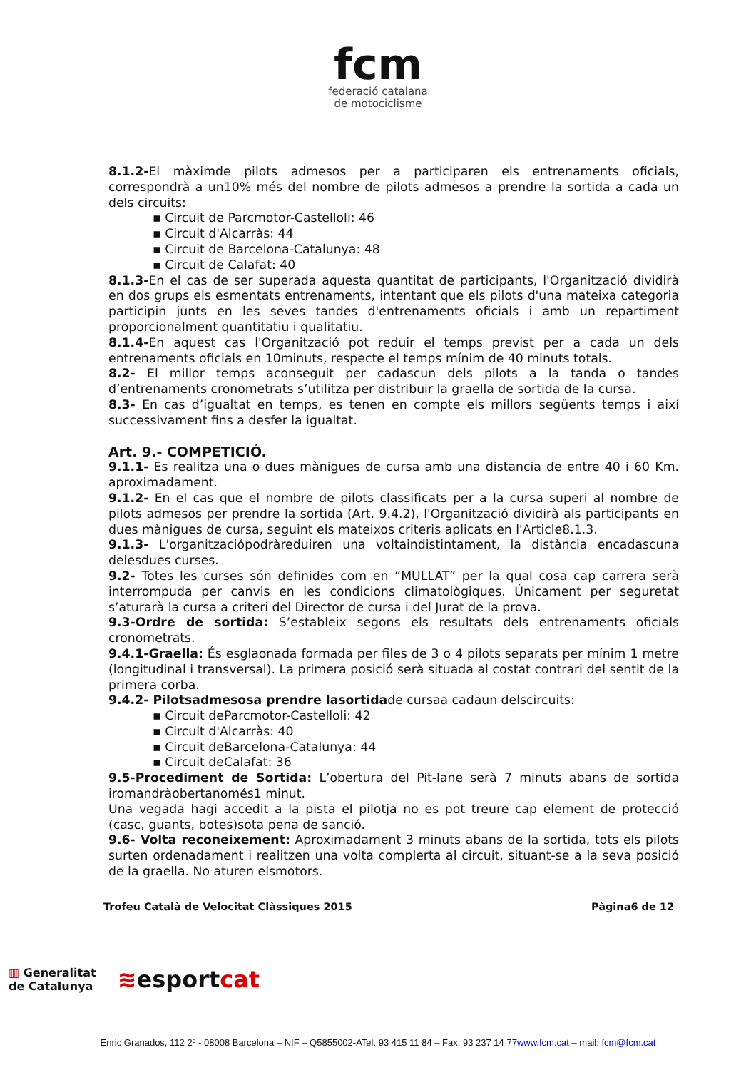fcm
federació catalana
de motociclisme
8.1.2-El màximde pilots admesos per a participaren els entrenaments oficials, correspondrà a un10% més del nombre de pilots admesos a prendre la sortida a cada un dels circuits:
▪ Circuit de Parcmotor-Castelloli: 46
▪ Circuit d'Alcarràs: 44
▪ Circuit de Barcelona-Catalunya: 48
▪ Circuit de Calafat: 40
8.1.3-En el cas de ser superada aquesta quantitat de participants, l'Organització dividirà en dos grups els esmentats entrenaments, intentant que els pilots d'una mateixa categoria participin junts en les seves tandes d'entrenaments oficials i amb un repartiment proporcionalment quantitatiu i qualitatiu.
8.1.4-En aquest cas l'Organització pot reduir el temps previst per a cada un dels entrenaments oficials en 10minuts, respecte el temps mínim de 40 minuts totals.
8.2- El millor temps aconseguit per cadascun dels pilots a la tanda o tandes d’entrenaments cronometrats s’utilitza per distribuir la graella de sortida de la cursa.
8.3- En cas d’igualtat en temps, es tenen en compte els millors següents temps i així successivament fins a desfer la igualtat.
Art. 9.- COMPETICIÓ.
9.1.1- Es realitza una o dues mànigues de cursa amb una distancia de entre 40 i 60 Km. aproximadament.
9.1.2- En el cas que el nombre de pilots classificats per a la cursa superi al nombre de pilots admesos per prendre la sortida (Art. 9.4.2), l'Organització dividirà als participants en dues mànigues de cursa, seguint els mateixos criteris aplicats en l'Article8.1.3.
9.1.3- L'organitzaciópodràreduiren una voltaindistintament, la distància encadascuna delesdues curses.
9.2- Totes les curses són definides com en “MULLAT” per la qual cosa cap carrera serà interrompuda per canvis en les condicions climatològiques. Únicament per seguretat s’aturarà la cursa a criteri del Director de cursa i del Jurat de la prova.
9.3-Ordre de sortida: S’estableix segons els resultats dels entrenaments oficials cronometrats.
9.4.1-Graella: És esglaonada formada per files de 3 o 4 pilots separats per mínim 1 metre (longitudinal i transversal). La primera posició serà situada al costat contrari del sentit de la primera corba.
9.4.2- Pilotsadmesosa prendre lasortidade cursaa cadaun delscircuits:
▪ Circuit deParcmotor-Castelloli: 42
▪ Circuit d'Alcarràs: 40
▪ Circuit deBarcelona-Catalunya: 44
▪ Circuit deCalafat: 36
9.5-Procediment de Sortida: L’obertura del Pit-lane serà 7 minuts abans de sortida iromandràobertanomés1 minut.
Una vegada hagi accedit a la pista el pilotja no es pot treure cap element de protecció (casc, guants, botes)sota pena de sanció.
9.6- Volta reconeixement: Aproximadament 3 minuts abans de la sortida, tots els pilots surten ordenadament i realitzen una volta complerta al circuit, situant-se a la seva posició de la graella. No aturen elsmotors.
Trofeu Català de Velocitat Clàssiques 2015 Pàgina6 de 12
▥ Generalitat
de Catalunya
≋esportcat
Enric Granados, 112 2º - 08008 Barcelona – NIF – Q5855002-ATel. 93 415 11 84 – Fax. 93 237 14 77www.fcm.cat – mail: fcm@fcm.cat